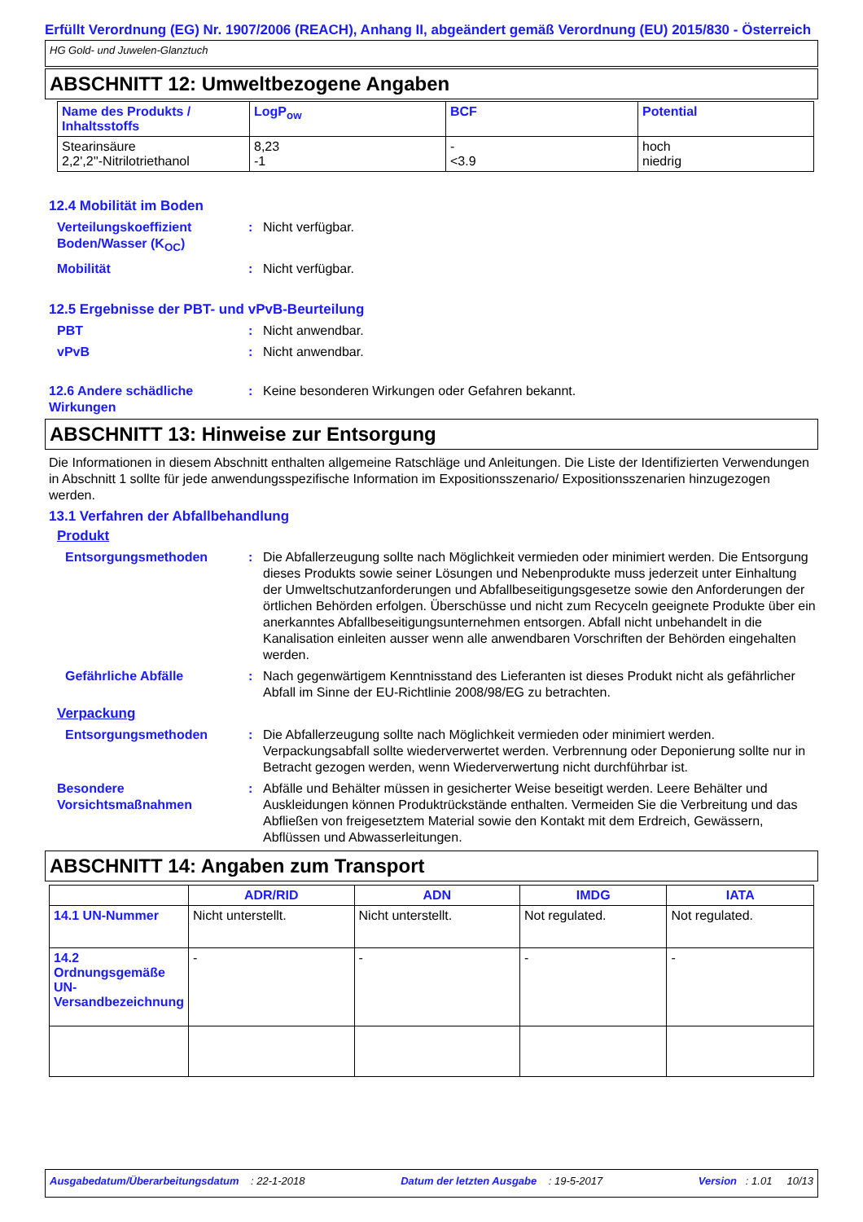Erfüllt Verordnung (EG) Nr. 1907/2006 (REACH), Anhang II, abgeändert gemäß Verordnung (EU) 2015/830 - Österreich
HG Gold- und Juwelen-Glanztuch
ABSCHNITT 12: Umweltbezogene Angaben
| Name des Produkts / Inhaltsstoffs | LogP<sub>ow</sub> | BCF | Potential |
| --- | --- | --- | --- |
| Stearinsäure 2,2',2''-Nitrilotriethanol | 8,23 -1 | - <3.9 | hoch niedrig |
12.4 Mobilität im Boden
Verteilungskoeffizient Boden/Wasser (K<sub>OC</sub>)
: Nicht verfügbar.
Mobilität : Nicht verfügbar.
12.5 Ergebnisse der PBT- und vPvB-Beurteilung
PBT : Nicht anwendbar.
vPvB : Nicht anwendbar.
12.6 Andere schädliche Wirkungen
: Keine besonderen Wirkungen oder Gefahren bekannt.
ABSCHNITT 13: Hinweise zur Entsorgung
Die Informationen in diesem Abschnitt enthalten allgemeine Ratschläge und Anleitungen. Die Liste der Identifizierten Verwendungen in Abschnitt 1 sollte für jede anwendungsspezifische Information im Expositionsszenario/ Expositionsszenarien hinzugezogen werden.
13.1 Verfahren der Abfallbehandlung
Produkt
Entsorgungsmethoden : Die Abfallerzeugung sollte nach Möglichkeit vermieden oder minimiert werden. Die Entsorgung dieses Produkts sowie seiner Lösungen und Nebenprodukte muss jederzeit unter Einhaltung der Umweltschutzanforderungen und Abfallbeseitigungsgesetze sowie den Anforderungen der örtlichen Behörden erfolgen. Überschüsse und nicht zum Recyceln geeignete Produkte über ein anerkanntes Abfallbeseitigungsunternehmen entsorgen. Abfall nicht unbehandelt in die Kanalisation einleiten ausser wenn alle anwendbaren Vorschriften der Behörden eingehalten werden.
Gefährliche Abfälle : Nach gegenwärtigem Kenntnisstand des Lieferanten ist dieses Produkt nicht als gefährlicher Abfall im Sinne der EU-Richtlinie 2008/98/EG zu betrachten.
Verpackung
Entsorgungsmethoden : Die Abfallerzeugung sollte nach Möglichkeit vermieden oder minimiert werden. Verpackungsabfall sollte wiederverwertet werden. Verbrennung oder Deponierung sollte nur in Betracht gezogen werden, wenn Wiederverwertung nicht durchführbar ist.
Besondere Vorsichtsmaßnahmen
: Abfälle und Behälter müssen in gesicherter Weise beseitigt werden. Leere Behälter und Auskleidungen können Produktrückstände enthalten. Vermeiden Sie die Verbreitung und das Abfließen von freigesetztem Material sowie den Kontakt mit dem Erdreich, Gewässern, Abflüssen und Abwasserleitungen.
ABSCHNITT 14: Angaben zum Transport
| | ADR/RID | ADN | IMDG | IATA |
| --- | --- | --- | --- | --- |
| 14.1 UN-Nummer | Nicht unterstellt. | Nicht unterstellt. | Not regulated. | Not regulated. |
| 14.2 Ordnungsgemäße UN-Versandbezeichnung | - | - | - | - |
Ausgabedatum/Überarbeitungsdatum : 22-1-2018 Datum der letzten Ausgabe : 19-5-2017 Version : 1.01 10/13